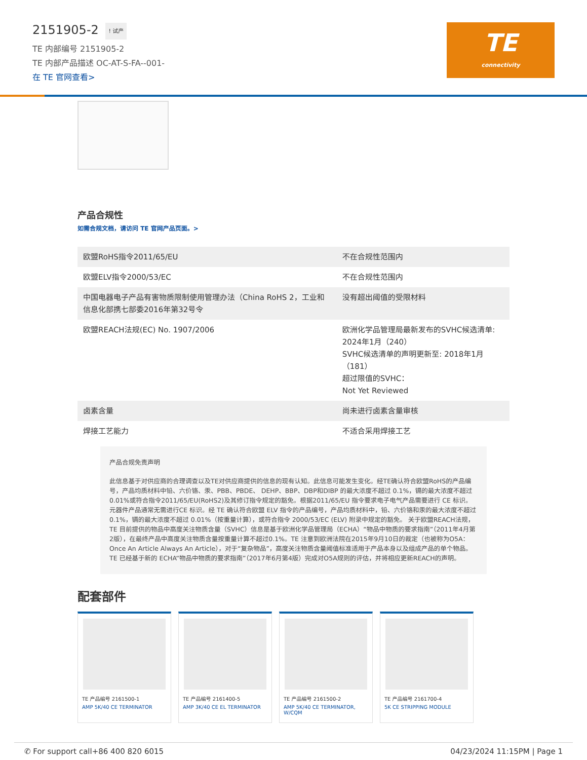2151905-2 ! 试产
TE 内部编号 2151905-2
TE 内部产品描述 OC-AT-S-FA--001-
在 TE 官网查看>
TE
connectivity
产品合规性
如需合规文档，请访问 TE 官网产品页面。>
| 欧盟RoHS指令2011/65/EU | 不在合规性范围内 |
| 欧盟ELV指令2000/53/EC | 不在合规性范围内 |
| 中国电器电子产品有害物质限制使用管理办法（China RoHS 2，工业和信息化部携七部委2016年第32号令 | 没有超出阈值的受限材料 |
| 欧盟REACH法规(EC) No. 1907/2006 | 欧洲化学品管理局最新发布的SVHC候选清单: 2024年1月（240） SVHC候选清单的声明更新至: 2018年1月（181） 超过限值的SVHC： Not Yet Reviewed |
| 卤素含量 | 尚未进行卤素含量审核 |
| 焊接工艺能力 | 不适合采用焊接工艺 |
产品合规免责声明
此信息基于对供应商的合理调查以及TE对供应商提供的信息的现有认知。此信息可能发生变化。经TE确认符合欧盟RoHS的产品编号，产品均质材料中铅、六价铬、汞、PBB、PBDE、 DEHP、BBP、DBP和DIBP 的最大浓度不超过 0.1%，镉的最大浓度不超过 0.01%或符合指令2011/65/EU(RoHS2)及其修订指令规定的豁免。根据2011/65/EU 指令要求电子电气产品需要进行 CE 标识。元器件产品通常无需进行CE 标识。经 TE 确认符合欧盟 ELV 指令的产品编号，产品均质材料中，铅、六价铬和汞的最大浓度不超过0.1%，镉的最大浓度不超过 0.01%（按重量计算），或符合指令 2000/53/EC (ELV) 附录中规定的豁免。 关于欧盟REACH法规，TE 目前提供的物品中高度关注物质含量（SVHC）信息是基于欧洲化学品管理局（ECHA）“物品中物质的要求指南”（2011年4月第2版），在最终产品中高度关注物质含量按重量计算不超过0.1%。TE 注意到欧洲法院在2015年9月10日的裁定（也被称为O5A：Once An Article Always An Article），对于“复杂物品”，高度关注物质含量阈值标准适用于产品本身以及组成产品的单个物品。TE 已经基于新的 ECHA“物品中物质的要求指南”（2017年6月第4版）完成对O5A规则的评估，并将相应更新REACH的声明。
配套部件
TE 产品编号 2161500-1
AMP 5K/40 CE TERMINATOR
TE 产品编号 2161400-5
AMP 3K/40 CE EL TERMINATOR
TE 产品编号 2161500-2
AMP 5K/40 CE TERMINATOR, W/CQM
TE 产品编号 2161700-4
5K CE STRIPPING MODULE
✆ For support call+86 400 820 6015 04/23/2024 11:15PM | Page 1